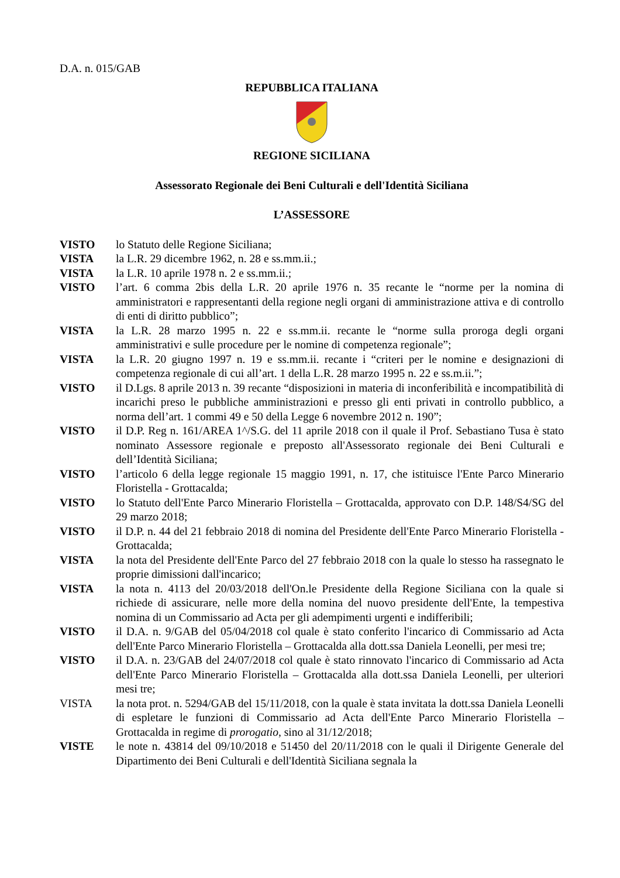D.A. n. 015/GAB
REPUBBLICA ITALIANA
REGIONE SICILIANA
Assessorato Regionale dei Beni Culturali e dell'Identità Siciliana
L’ASSESSORE
VISTO lo Statuto delle Regione Siciliana;
VISTA la L.R. 29 dicembre 1962, n. 28 e ss.mm.ii.;
VISTA la L.R. 10 aprile 1978 n. 2 e ss.mm.ii.;
VISTO l’art. 6 comma 2bis della L.R. 20 aprile 1976 n. 35 recante le “norme per la nomina di amministratori e rappresentanti della regione negli organi di amministrazione attiva e di controllo di enti di diritto pubblico”;
VISTA la L.R. 28 marzo 1995 n. 22 e ss.mm.ii. recante le “norme sulla proroga degli organi amministrativi e sulle procedure per le nomine di competenza regionale”;
VISTA la L.R. 20 giugno 1997 n. 19 e ss.mm.ii. recante i “criteri per le nomine e designazioni di competenza regionale di cui all’art. 1 della L.R. 28 marzo 1995 n. 22 e ss.m.ii.”;
VISTO il D.Lgs. 8 aprile 2013 n. 39 recante “disposizioni in materia di inconferibilità e incompatibilità di incarichi preso le pubbliche amministrazioni e presso gli enti privati in controllo pubblico, a norma dell’art. 1 commi 49 e 50 della Legge 6 novembre 2012 n. 190”;
VISTO il D.P. Reg n. 161/AREA 1^/S.G. del 11 aprile 2018 con il quale il Prof. Sebastiano Tusa è stato nominato Assessore regionale e preposto all'Assessorato regionale dei Beni Culturali e dell’Identità Siciliana;
VISTO l’articolo 6 della legge regionale 15 maggio 1991, n. 17, che istituisce l'Ente Parco Minerario Floristella - Grottacalda;
VISTO lo Statuto dell'Ente Parco Minerario Floristella – Grottacalda, approvato con D.P. 148/S4/SG del 29 marzo 2018;
VISTO il D.P. n. 44 del 21 febbraio 2018 di nomina del Presidente dell'Ente Parco Minerario Floristella - Grottacalda;
VISTA la nota del Presidente dell'Ente Parco del 27 febbraio 2018 con la quale lo stesso ha rassegnato le proprie dimissioni dall'incarico;
VISTA la nota n. 4113 del 20/03/2018 dell'On.le Presidente della Regione Siciliana con la quale si richiede di assicurare, nelle more della nomina del nuovo presidente dell'Ente, la tempestiva nomina di un Commissario ad Acta per gli adempimenti urgenti e indifferibili;
VISTO il D.A. n. 9/GAB del 05/04/2018 col quale è stato conferito l'incarico di Commissario ad Acta dell'Ente Parco Minerario Floristella – Grottacalda alla dott.ssa Daniela Leonelli, per mesi tre;
VISTO il D.A. n. 23/GAB del 24/07/2018 col quale è stato rinnovato l'incarico di Commissario ad Acta dell'Ente Parco Minerario Floristella – Grottacalda alla dott.ssa Daniela Leonelli, per ulteriori mesi tre;
VISTA la nota prot. n. 5294/GAB del 15/11/2018, con la quale è stata invitata la dott.ssa Daniela Leonelli di espletare le funzioni di Commissario ad Acta dell'Ente Parco Minerario Floristella – Grottacalda in regime di prorogatio, sino al 31/12/2018;
VISTE le note n. 43814 del 09/10/2018 e 51450 del 20/11/2018 con le quali il Dirigente Generale del Dipartimento dei Beni Culturali e dell'Identità Siciliana segnala la